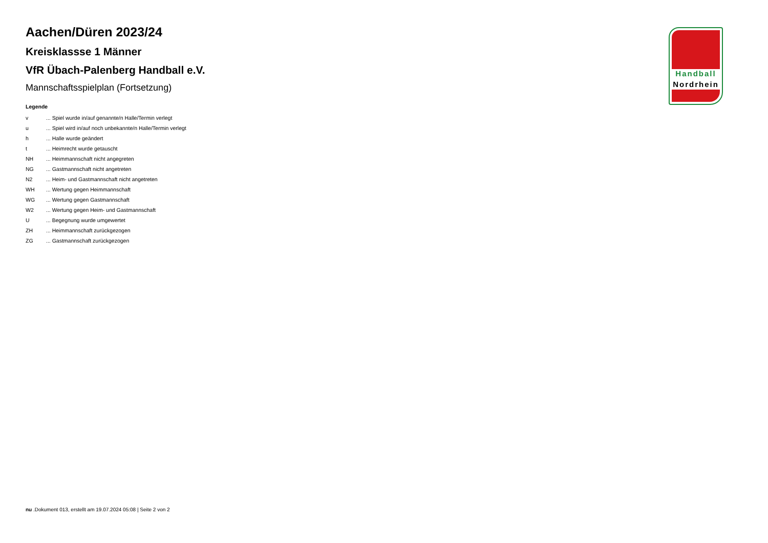Aachen/Düren 2023/24
Kreisklassse 1 Männer
VfR Übach-Palenberg Handball e.V.
Mannschaftsspielplan (Fortsetzung)
Legende
| v | ... Spiel wurde in/auf genannte/n Halle/Termin verlegt |
| u | ... Spiel wird in/auf noch unbekannte/n Halle/Termin verlegt |
| h | ... Halle wurde geändert |
| t | ... Heimrecht wurde getauscht |
| NH | ... Heimmannschaft nicht angegreten |
| NG | ... Gastmannschaft nicht angetreten |
| N2 | ... Heim- und Gastmannschaft nicht angetreten |
| WH | ... Wertung gegen Heimmannschaft |
| WG | ... Wertung gegen Gastmannschaft |
| W2 | ... Wertung gegen Heim- und Gastmannschaft |
| U | ... Begegnung wurde umgewertet |
| ZH | ... Heimmannschaft zurückgezogen |
| ZG | ... Gastmannschaft zurückgezogen |
Handball
Nordrhein
nu .Dokument 013, erstellt am 19.07.2024 05:08 | Seite 2 von 2